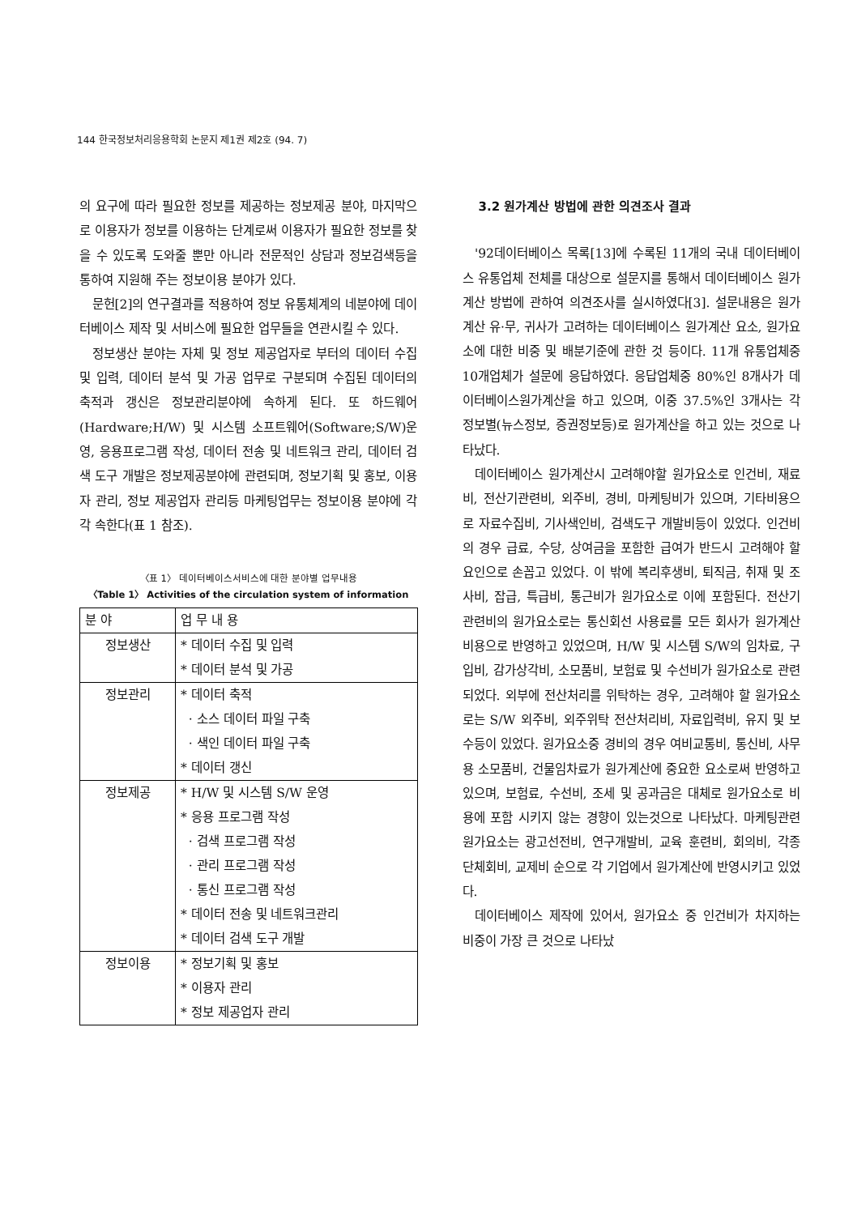144 한국정보처리응용학회 논문지 제1권 제2호 (94. 7)
의 요구에 따라 필요한 정보를 제공하는 정보제공 분야, 마지막으로 이용자가 정보를 이용하는 단계로써 이용자가 필요한 정보를 찾을 수 있도록 도와줄 뿐만 아니라 전문적인 상담과 정보검색등을 통하여 지원해 주는 정보이용 분야가 있다.
문헌[2]의 연구결과를 적용하여 정보 유통체계의 네분야에 데이터베이스 제작 및 서비스에 필요한 업무들을 연관시킬 수 있다.
정보생산 분야는 자체 및 정보 제공업자로 부터의 데이터 수집 및 입력, 데이터 분석 및 가공 업무로 구분되며 수집된 데이터의 축적과 갱신은 정보관리분야에 속하게 된다. 또 하드웨어(Hardware;H/W) 및 시스템 소프트웨어(Software;S/W)운영, 응용프로그램 작성, 데이터 전송 및 네트워크 관리, 데이터 검색 도구 개발은 정보제공분야에 관련되며, 정보기획 및 홍보, 이용자 관리, 정보 제공업자 관리등 마케팅업무는 정보이용 분야에 각각 속한다(표 1 참조).
〈표 1〉 데이터베이스서비스에 대한 분야별 업무내용
〈Table 1〉 Activities of the circulation system of information
| 분 야 | 업 무 내 용 |
| --- | --- |
| 정보생산 | * 데이터 수집 및 입력 * 데이터 분석 및 가공 |
| 정보관리 | * 데이터 축적 · 소스 데이터 파일 구축 · 색인 데이터 파일 구축 * 데이터 갱신 |
| 정보제공 | * H/W 및 시스템 S/W 운영 * 응용 프로그램 작성 · 검색 프로그램 작성 · 관리 프로그램 작성 · 통신 프로그램 작성 * 데이터 전송 및 네트워크관리 * 데이터 검색 도구 개발 |
| 정보이용 | * 정보기획 및 홍보 * 이용자 관리 * 정보 제공업자 관리 |
3.2 원가계산 방법에 관한 의견조사 결과
'92데이터베이스 목록[13]에 수록된 11개의 국내 데이터베이스 유통업체 전체를 대상으로 설문지를 통해서 데이터베이스 원가계산 방법에 관하여 의견조사를 실시하였다[3]. 설문내용은 원가계산 유·무, 귀사가 고려하는 데이터베이스 원가계산 요소, 원가요소에 대한 비중 및 배분기준에 관한 것 등이다. 11개 유통업체중 10개업체가 설문에 응답하였다. 응답업체중 80%인 8개사가 데이터베이스원가계산을 하고 있으며, 이중 37.5%인 3개사는 각 정보별(뉴스정보, 증권정보등)로 원가계산을 하고 있는 것으로 나타났다.
데이터베이스 원가계산시 고려해야할 원가요소로 인건비, 재료비, 전산기관련비, 외주비, 경비, 마케팅비가 있으며, 기타비용으로 자료수집비, 기사색인비, 검색도구 개발비등이 있었다. 인건비의 경우 급료, 수당, 상여금을 포함한 급여가 반드시 고려해야 할 요인으로 손꼽고 있었다. 이 밖에 복리후생비, 퇴직금, 취재 및 조사비, 잡급, 특급비, 통근비가 원가요소로 이에 포함된다. 전산기관련비의 원가요소로는 통신회선 사용료를 모든 회사가 원가계산 비용으로 반영하고 있었으며, H/W 및 시스템 S/W의 임차료, 구입비, 감가상각비, 소모품비, 보험료 및 수선비가 원가요소로 관련되었다. 외부에 전산처리를 위탁하는 경우, 고려해야 할 원가요소로는 S/W 외주비, 외주위탁 전산처리비, 자료입력비, 유지 및 보수등이 있었다. 원가요소중 경비의 경우 여비교통비, 통신비, 사무용 소모품비, 건물임차료가 원가계산에 중요한 요소로써 반영하고 있으며, 보험료, 수선비, 조세 및 공과금은 대체로 원가요소로 비용에 포함 시키지 않는 경향이 있는것으로 나타났다. 마케팅관련 원가요소는 광고선전비, 연구개발비, 교육 훈련비, 회의비, 각종 단체회비, 교제비 순으로 각 기업에서 원가계산에 반영시키고 있었다.
데이터베이스 제작에 있어서, 원가요소 중 인건비가 차지하는 비중이 가장 큰 것으로 나타났